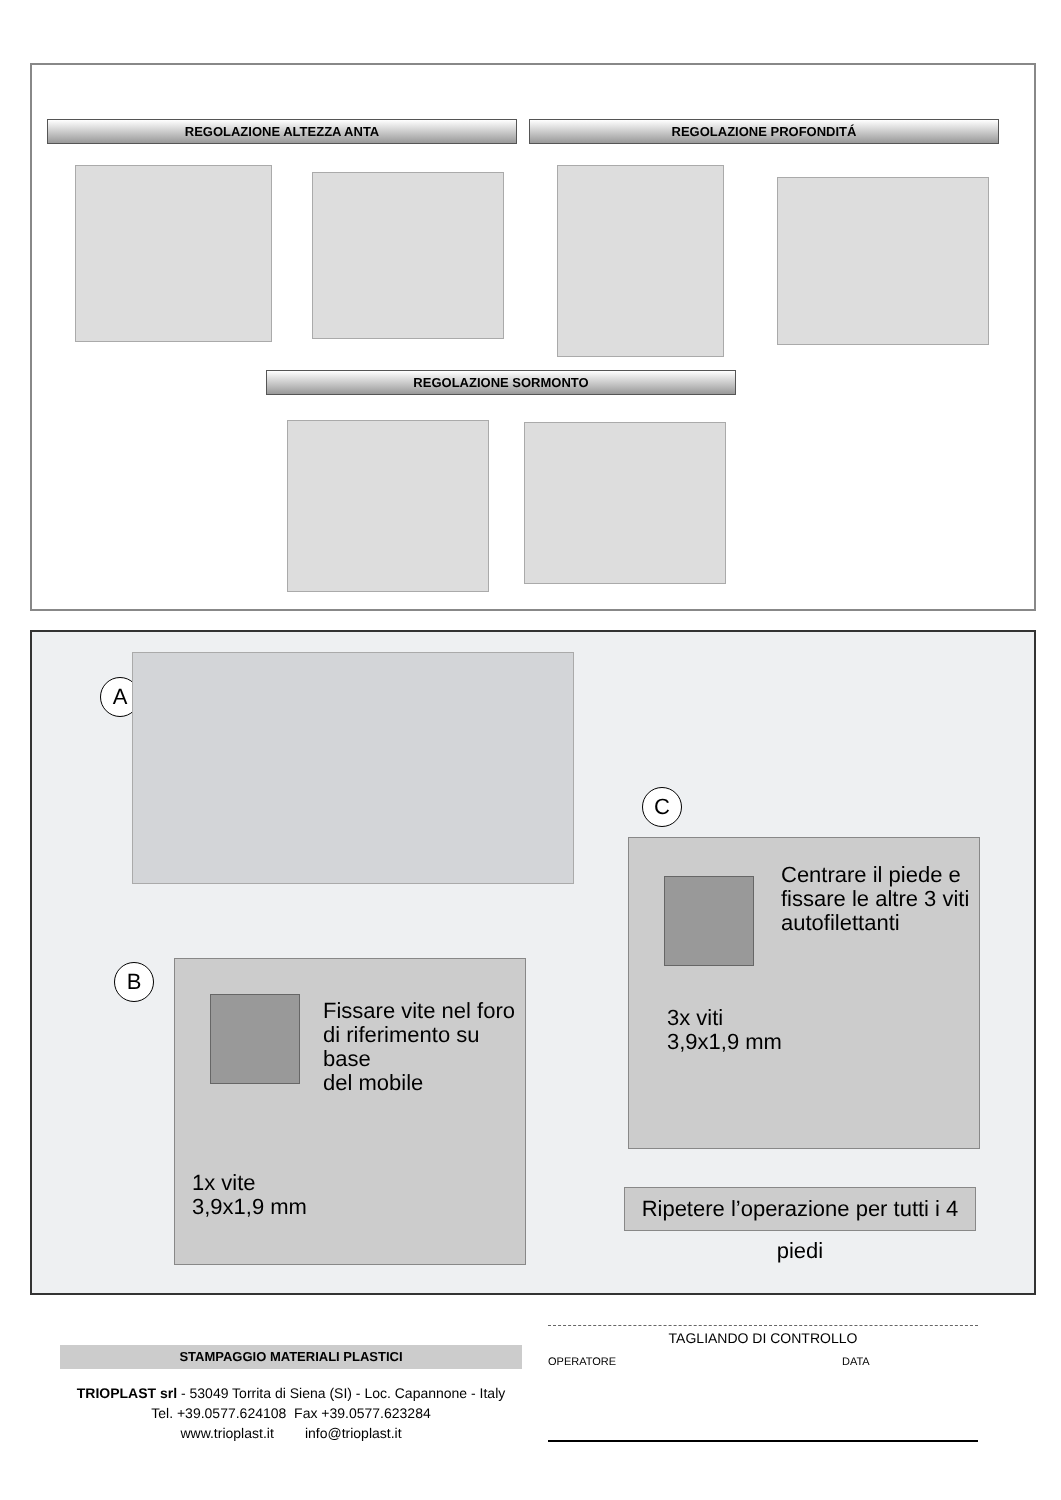REGOLAZIONE ALTEZZA ANTA REGOLAZIONE PROFONDITÁ
REGOLAZIONE SORMONTO
A
C
Centrare il piede e
fissare le altre 3 viti
autofilettanti
3x viti
3,9x1,9 mm
B
Fissare vite nel foro
di riferimento su base
del mobile
1x vite
3,9x1,9 mm
Ripetere l’operazione per tutti i 4 piedi
STAMPAGGIO MATERIALI PLASTICI
TRIOPLAST srl - 53049 Torrita di Siena (SI) - Loc. Capannone - Italy
Tel. +39.0577.624108 Fax +39.0577.623284
www.trioplast.it info@trioplast.it
TAGLIANDO DI CONTROLLO
OPERATORE DATA